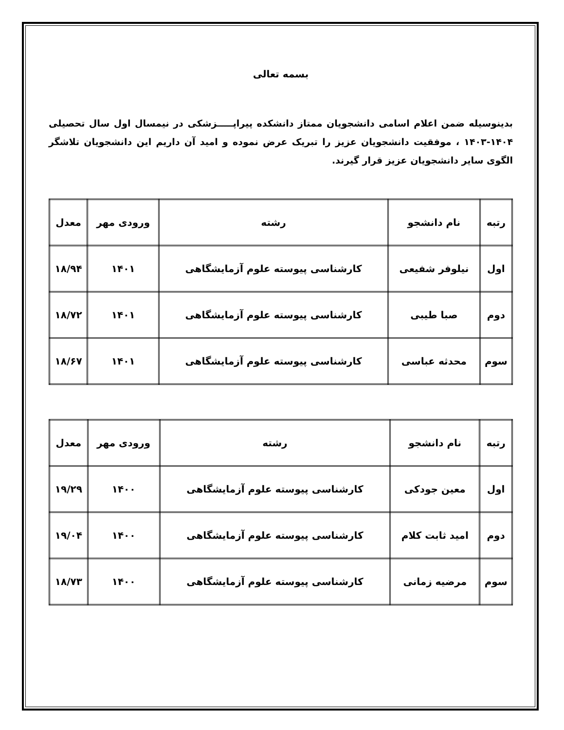بسمه تعالی
بدینوسیله ضمن اعلام اسامی دانشجویان ممتاز دانشکده پیراپـــــزشکی در نیمسال اول سال تحصیلی ۱۴۰۴-۱۴۰۳ ، موفقیت دانشجویان عزیز را تبریک عرض نموده و امید آن داریم این دانشجویان تلاشگر الگوی سایر دانشجویان عزیز قرار گیرند.
| رتبه | نام دانشجو | رشته | ورودی مهر | معدل |
| --- | --- | --- | --- | --- |
| اول | نیلوفر شفیعی | کارشناسی پیوسته علوم آزمایشگاهی | ۱۴۰۱ | ۱۸/۹۴ |
| دوم | صبا طیبی | کارشناسی پیوسته علوم آزمایشگاهی | ۱۴۰۱ | ۱۸/۷۲ |
| سوم | محدثه عباسی | کارشناسی پیوسته علوم آزمایشگاهی | ۱۴۰۱ | ۱۸/۶۷ |
| رتبه | نام دانشجو | رشته | ورودی مهر | معدل |
| --- | --- | --- | --- | --- |
| اول | معین جودکی | کارشناسی پیوسته علوم آزمایشگاهی | ۱۴۰۰ | ۱۹/۲۹ |
| دوم | امید ثابت کلام | کارشناسی پیوسته علوم آزمایشگاهی | ۱۴۰۰ | ۱۹/۰۴ |
| سوم | مرضیه زمانی | کارشناسی پیوسته علوم آزمایشگاهی | ۱۴۰۰ | ۱۸/۷۳ |